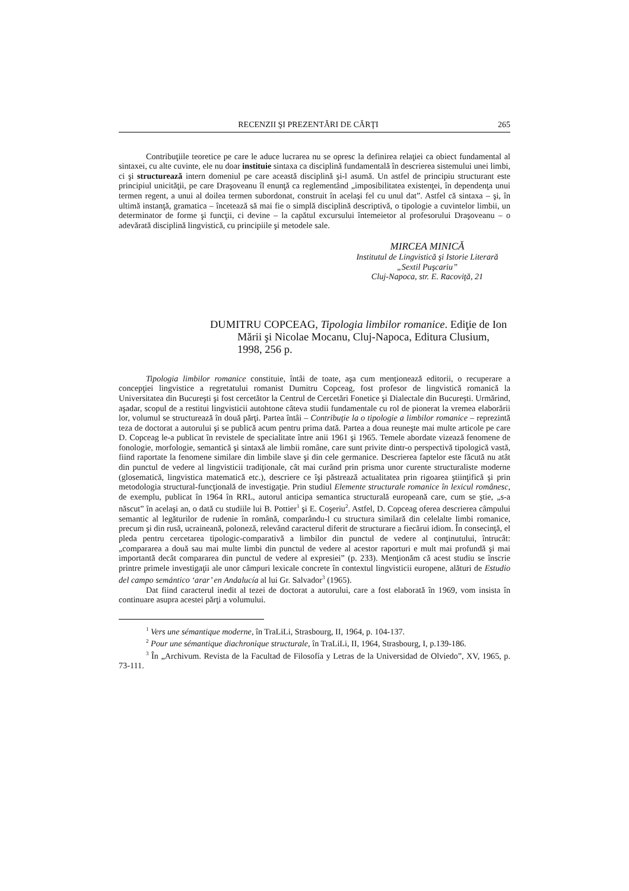RECENZII ŞI PREZENTĂRI DE CĂRŢI 265
Contribuţiile teoretice pe care le aduce lucrarea nu se opresc la definirea relaţiei ca obiect fundamental al sintaxei, cu alte cuvinte, ele nu doar instituie sintaxa ca disciplină fundamentală în descrierea sistemului unei limbi, ci şi structurează intern domeniul pe care această disciplină şi-l asumă. Un astfel de principiu structurant este principiul unicităţii, pe care Draşoveanu îl enunţă ca reglementând „imposibilitatea existenţei, în dependenţa unui termen regent, a unui al doilea termen subordonat, construit în acelaşi fel cu unul dat”. Astfel că sintaxa – şi, în ultimă instanţă, gramatica – încetează să mai fie o simplă disciplină descriptivă, o tipologie a cuvintelor limbii, un determinator de forme şi funcţii, ci devine – la capătul excursului întemeietor al profesorului Draşoveanu – o adevărată disciplină lingvistică, cu principiile şi metodele sale.
MIRCEA MINICĂ
Institutul de Lingvistică şi Istorie Literară
„Sextil Puşcariu”
Cluj-Napoca, str. E. Racoviţă, 21
DUMITRU COPCEAG, Tipologia limbilor romanice. Ediţie de Ion Mării şi Nicolae Mocanu, Cluj-Napoca, Editura Clusium, 1998, 256 p.
Tipologia limbilor romanice constituie, întâi de toate, aşa cum menţionează editorii, o recuperare a concepţiei lingvistice a regretatului romanist Dumitru Copceag, fost profesor de lingvistică romanică la Universitatea din Bucureşti şi fost cercetător la Centrul de Cercetări Fonetice şi Dialectale din Bucureşti. Urmărind, aşadar, scopul de a restitui lingvisticii autohtone câteva studii fundamentale cu rol de pionerat la vremea elaborării lor, volumul se structurează în două părţi. Partea întâi – Contribuţie la o tipologie a limbilor romanice – reprezintă teza de doctorat a autorului şi se publică acum pentru prima dată. Partea a doua reuneşte mai multe articole pe care D. Copceag le-a publicat în revistele de specialitate între anii 1961 şi 1965. Temele abordate vizează fenomene de fonologie, morfologie, semantică şi sintaxă ale limbii române, care sunt privite dintr-o perspectivă tipologică vastă, fiind raportate la fenomene similare din limbile slave şi din cele germanice. Descrierea faptelor este făcută nu atât din punctul de vedere al lingvisticii tradiţionale, cât mai curând prin prisma unor curente structuraliste moderne (glosematică, lingvistica matematică etc.), descriere ce îşi păstrează actualitatea prin rigoarea ştiinţifică şi prin metodologia structural-funcţională de investigaţie. Prin studiul Elemente structurale romanice în lexicul românesc, de exemplu, publicat în 1964 în RRL, autorul anticipa semantica structurală europeană care, cum se ştie, „s-a născut” în acelaşi an, o dată cu studiile lui B. Pottier<sup>1</sup> şi E. Coşeriu<sup>2</sup>. Astfel, D. Copceag oferea descrierea câmpului semantic al legăturilor de rudenie în română, comparându-l cu structura similară din celelalte limbi romanice, precum şi din rusă, ucraineană, poloneză, relevând caracterul diferit de structurare a fiecărui idiom. În consecinţă, el pleda pentru cercetarea tipologic-comparativă a limbilor din punctul de vedere al conţinutului, întrucât: „compararea a două sau mai multe limbi din punctul de vedere al acestor raporturi e mult mai profundă şi mai importantă decât compararea din punctul de vedere al expresiei” (p. 233). Menţionăm că acest studiu se înscrie printre primele investigaţii ale unor câmpuri lexicale concrete în contextul lingvisticii europene, alături de Estudio del campo semántico ‘arar’ en Andalucía al lui Gr. Salvador<sup>3</sup> (1965).
Dat fiind caracterul inedit al tezei de doctorat a autorului, care a fost elaborată în 1969, vom insista în continuare asupra acestei părţi a volumului.
<sup>1</sup> Vers une sémantique moderne, în TraLiLi, Strasbourg, II, 1964, p. 104-137.
<sup>2</sup> Pour une sémantique diachronique structurale, în TraLiLi, II, 1964, Strasbourg, I, p.139-186.
<sup>3</sup> În „Archivum. Revista de la Facultad de Filosofía y Letras de la Universidad de Olviedo”, XV, 1965, p. 73-111.